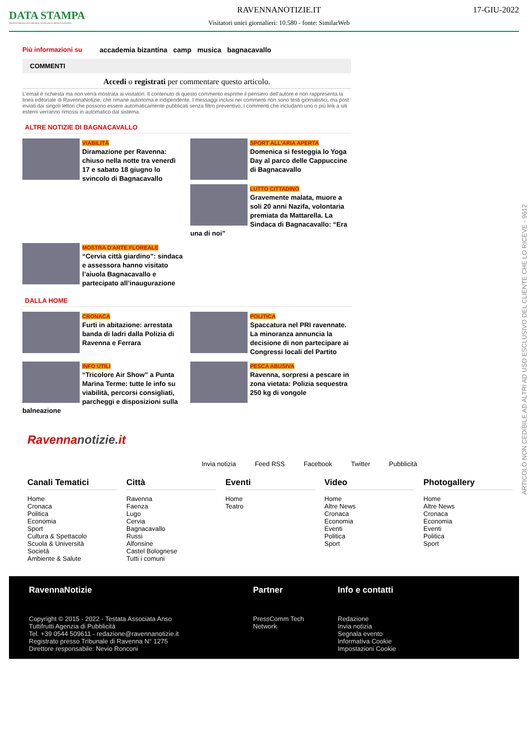DATA STAMPA
MONITORAGGIO MEDIA, ANALISI E REPUTAZIONE
RAVENNANOTIZIE.IT
Visitatori unici giornalieri: 10.580 - fonte: SimilarWeb
17-GIU-2022
Più informazioni su accademia bizantina camp musica bagnacavallo
COMMENTI
Accedi o registrati per commentare questo articolo.
L'email è richiesta ma non verrà mostrata ai visitatori. Il contenuto di questo commento esprime il pensiero dell'autore e non rappresenta la linea editoriale di RavennaNotizie, che rimane autonoma e indipendente. I messaggi inclusi nei commenti non sono testi giornalistici, ma post inviati dai singoli lettori che possono essere automaticamente pubblicati senza filtro preventivo. I commenti che includano uno o più link a siti esterni verranno rimossi in automatico dal sistema.
ALTRE NOTIZIE DI BAGNACAVALLO
VIABILITÀ
Diramazione per Ravenna: chiuso nella notte tra venerdì 17 e sabato 18 giugno lo svincolo di Bagnacavallo
SPORT ALL'ARIA APERTA
Domenica si festeggia lo Yoga Day al parco delle Cappuccine di Bagnacavallo
LUTTO CITTADINO
Gravemente malata, muore a soli 20 anni Nazifa, volontaria premiata da Mattarella. La Sindaca di Bagnacavallo: “Era una di noi”
MOSTRA D'ARTE FLOREALE
“Cervia città giardino”: sindaca e assessora hanno visitato l’aiuola Bagnacavallo e partecipato all’inaugurazione
DALLA HOME
CRONACA
Furti in abitazione: arrestata banda di ladri dalla Polizia di Ravenna e Ferrara
POLITICA
Spaccatura nel PRI ravennate. La minoranza annuncia la decisione di non partecipare ai Congressi locali del Partito
INFO UTILI
“Tricolore Air Show” a Punta Marina Terme: tutte le info su viabilità, percorsi consigliati, parcheggi e disposizioni sulla balneazione
PESCA ABUSIVA
Ravenna, sorpresi a pescare in zona vietata: Polizia sequestra 250 kg di vongole
Ravennanotizie.it
Invia notizia Feed RSS Facebook Twitter Pubblicità
Canali Tematici
Home
Cronaca
Politica
Economia
Sport
Cultura & Spettacolo
Scuola & Università
Società
Ambiente & Salute
Città
Ravenna
Faenza
Lugo
Cervia
Bagnacavallo
Russi
Alfonsine
Castel Bolognese
Tutti i comuni
Eventi
Home
Teatro
Video
Home
Altre News
Cronaca
Economia
Eventi
Politica
Sport
Photogallery
Home
Altre News
Cronaca
Economia
Eventi
Politica
Sport
RavennaNotizie
Copyright © 2015 - 2022 - Testata Associata Anso
Tuttifrutti Agenzia di Pubblicità
Tel. +39 0544 509611 - redazione@ravennanotizie.it
Registrato presso Tribunale di Ravenna N° 1275
Direttore responsabile: Nevio Ronconi
Partner
PressComm Tech Network
Info e contatti
Redazione
Invia notizia
Segnala evento
Informativa Cookie
Impostazioni Cookie
ARTICOLO NON CEDIBILE AD ALTRI AD USO ESCLUSIVO DEL CLIENTE CHE LO RICEVE - 9612